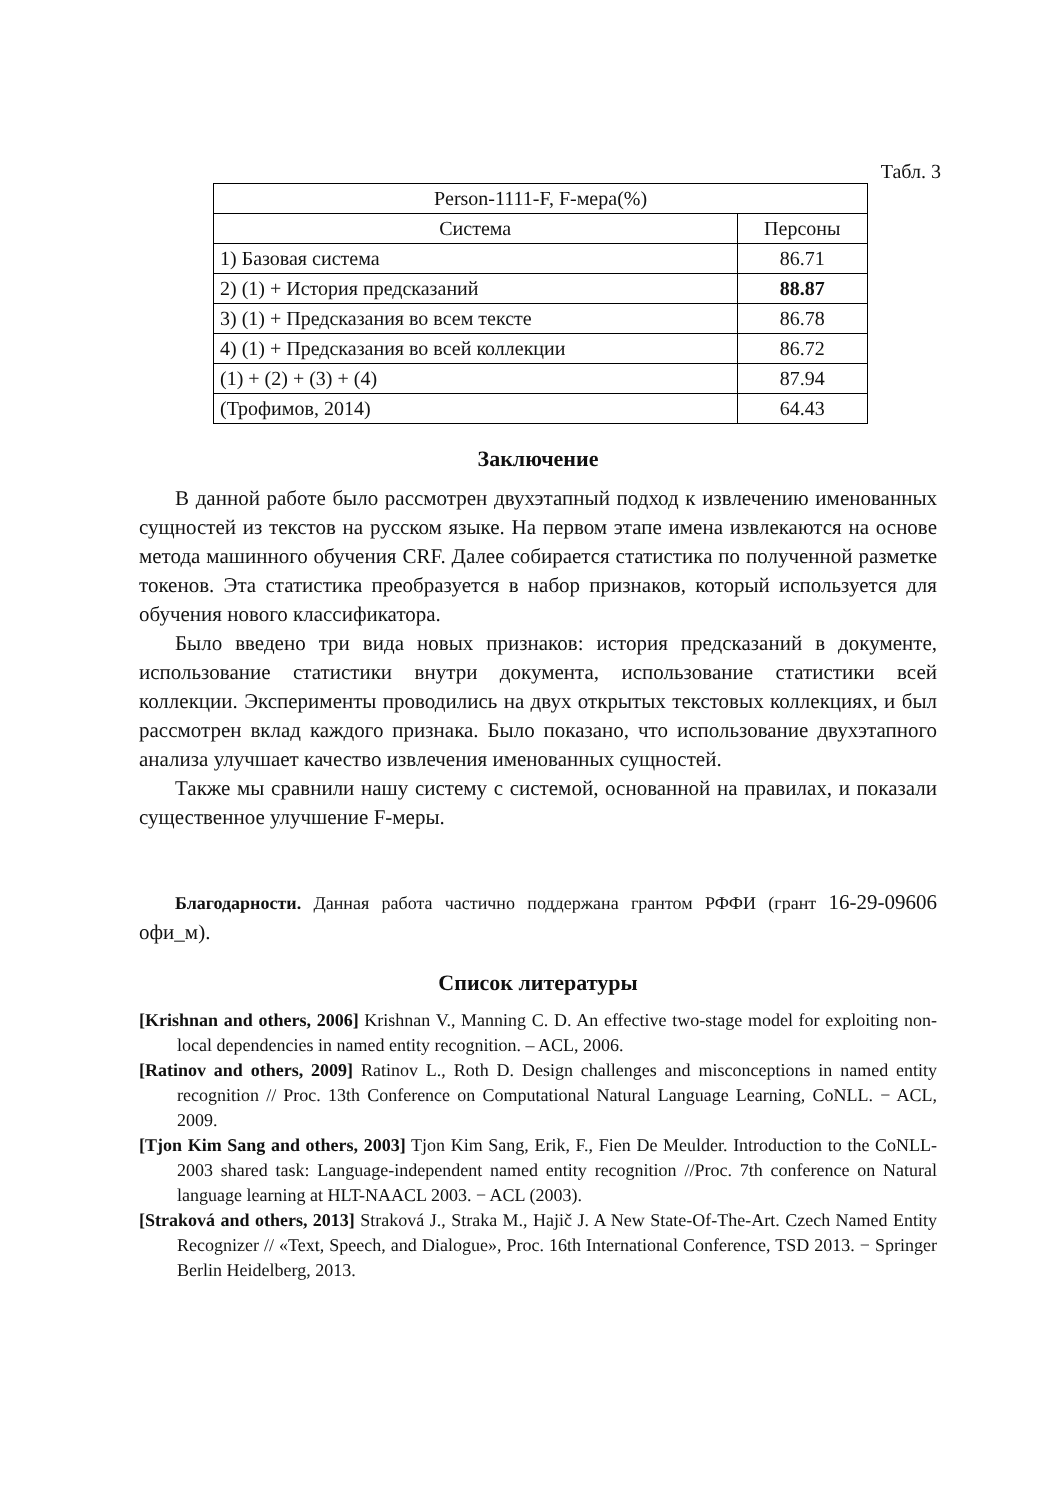Табл. 3
| Person-1111-F, F-мера(%) | |
| --- | --- |
| Система | Персоны |
| 1) Базовая система | 86.71 |
| 2) (1) + История предсказаний | 88.87 |
| 3) (1) + Предсказания во всем тексте | 86.78 |
| 4) (1) + Предсказания во всей коллекции | 86.72 |
| (1) + (2) + (3) + (4) | 87.94 |
| (Трофимов, 2014) | 64.43 |
Заключение
В данной работе было рассмотрен двухэтапный подход к извлечению именованных сущностей из текстов на русском языке. На первом этапе имена извлекаются на основе метода машинного обучения CRF. Далее собирается статистика по полученной разметке токенов. Эта статистика преобразуется в набор признаков, который используется для обучения нового классификатора.
Было введено три вида новых признаков: история предсказаний в документе, использование статистики внутри документа, использование статистики всей коллекции. Эксперименты проводились на двух открытых текстовых коллекциях, и был рассмотрен вклад каждого признака. Было показано, что использование двухэтапного анализа улучшает качество извлечения именованных сущностей.
Также мы сравнили нашу систему с системой, основанной на правилах, и показали существенное улучшение F-меры.
Благодарности. Данная работа частично поддержана грантом РФФИ (грант 16-29-09606 офи_м).
Список литературы
[Krishnan and others, 2006] Krishnan V., Manning C. D. An effective two-stage model for exploiting non-local dependencies in named entity recognition. – ACL, 2006.
[Ratinov and others, 2009] Ratinov L., Roth D. Design challenges and misconceptions in named entity recognition // Proc. 13th Conference on Computational Natural Language Learning, CoNLL. − ACL, 2009.
[Tjon Kim Sang and others, 2003] Tjon Kim Sang, Erik, F., Fien De Meulder. Introduction to the CoNLL-2003 shared task: Language-independent named entity recognition //Proc. 7th conference on Natural language learning at HLT-NAACL 2003. − ACL (2003).
[Straková and others, 2013] Straková J., Straka M., Hajič J. A New State-Of-The-Art. Czech Named Entity Recognizer // «Text, Speech, and Dialogue», Proc. 16th International Conference, TSD 2013. − Springer Berlin Heidelberg, 2013.